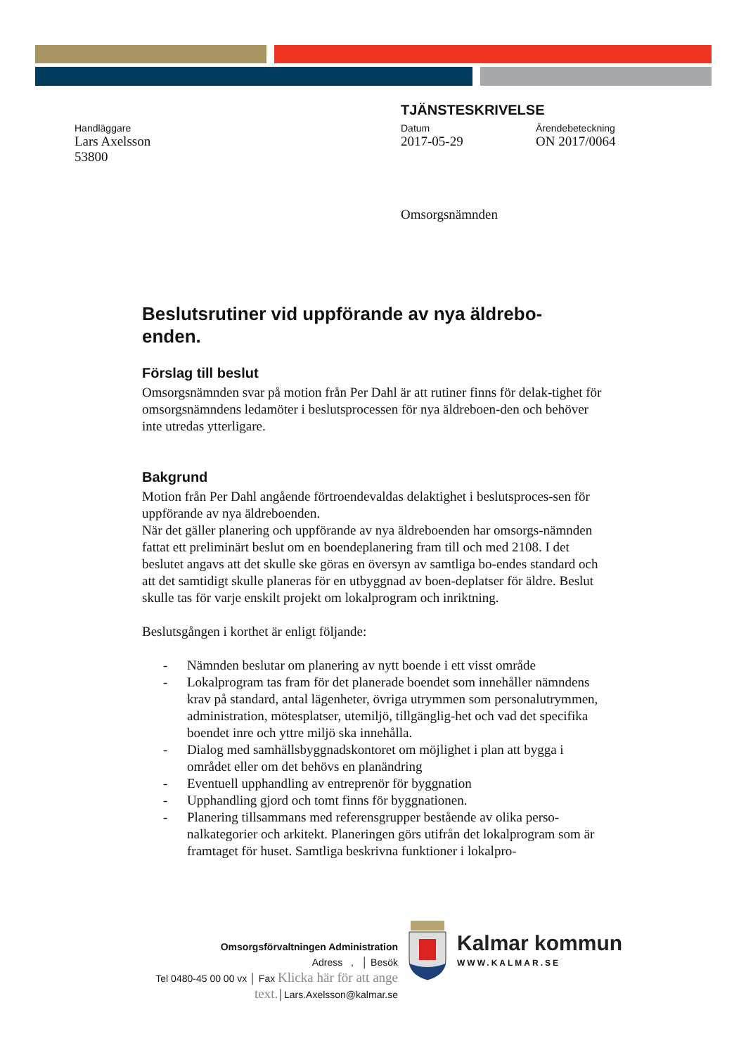TJÄNSTESKRIVELSE
Handläggare
Lars Axelsson
53800
Datum
2017-05-29
Ärendebeteckning
ON 2017/0064
Omsorgsnämnden
Beslutsrutiner vid uppförande av nya äldrebo-
enden.
Förslag till beslut
Omsorgsnämnden svar på motion från Per Dahl är att rutiner finns för delak-tighet för omsorgsnämndens ledamöter i beslutsprocessen för nya äldreboen-den och behöver inte utredas ytterligare.
Bakgrund
Motion från Per Dahl angående förtroendevaldas delaktighet i beslutsproces-sen för uppförande av nya äldreboenden.
När det gäller planering och uppförande av nya äldreboenden har omsorgs-nämnden fattat ett preliminärt beslut om en boendeplanering fram till och med 2108. I det beslutet angavs att det skulle ske göras en översyn av samtliga bo-endes standard och att det samtidigt skulle planeras för en utbyggnad av boen-deplatser för äldre. Beslut skulle tas för varje enskilt projekt om lokalprogram och inriktning.
Beslutsgången i korthet är enligt följande:
- Nämnden beslutar om planering av nytt boende i ett visst område
- Lokalprogram tas fram för det planerade boendet som innehåller nämndens krav på standard, antal lägenheter, övriga utrymmen som personalutrymmen, administration, mötesplatser, utemiljö, tillgänglig-het och vad det specifika boendet inre och yttre miljö ska innehålla.
- Dialog med samhällsbyggnadskontoret om möjlighet i plan att bygga i området eller om det behövs en planändring
- Eventuell upphandling av entreprenör för byggnation
- Upphandling gjord och tomt finns för byggnationen.
- Planering tillsammans med referensgrupper bestående av olika perso-nalkategorier och arkitekt. Planeringen görs utifrån det lokalprogram som är framtaget för huset. Samtliga beskrivna funktioner i lokalpro-
Omsorgsförvaltningen Administration
Adress , │ Besök
Tel 0480-45 00 00 vx │ Fax Klicka här för att ange text.│Lars.Axelsson@kalmar.se
Kalmar kommun
WWW.KALMAR.SE